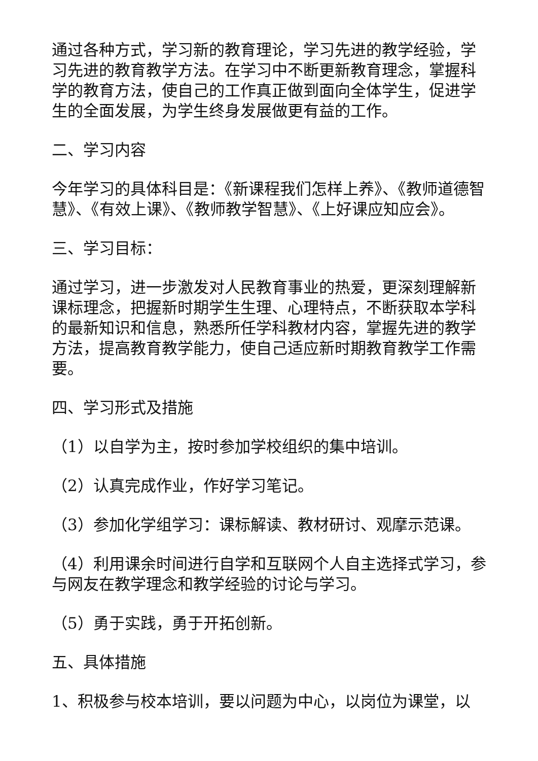通过各种方式，学习新的教育理论，学习先进的教学经验，学习先进的教育教学方法。在学习中不断更新教育理念，掌握科学的教育方法，使自己的工作真正做到面向全体学生，促进学生的全面发展，为学生终身发展做更有益的工作。
二、学习内容
今年学习的具体科目是：《新课程我们怎样上养》、《教师道德智慧》、《有效上课》、《教师教学智慧》、《上好课应知应会》。
三、学习目标：
通过学习，进一步激发对人民教育事业的热爱，更深刻理解新课标理念，把握新时期学生生理、心理特点，不断获取本学科的最新知识和信息，熟悉所任学科教材内容，掌握先进的教学方法，提高教育教学能力，使自己适应新时期教育教学工作需要。
四、学习形式及措施
（1）以自学为主，按时参加学校组织的集中培训。
（2）认真完成作业，作好学习笔记。
（3）参加化学组学习：课标解读、教材研讨、观摩示范课。
（4）利用课余时间进行自学和互联网个人自主选择式学习，参与网友在教学理念和教学经验的讨论与学习。
（5）勇于实践，勇于开拓创新。
五、具体措施
1、积极参与校本培训，要以问题为中心，以岗位为课堂，以